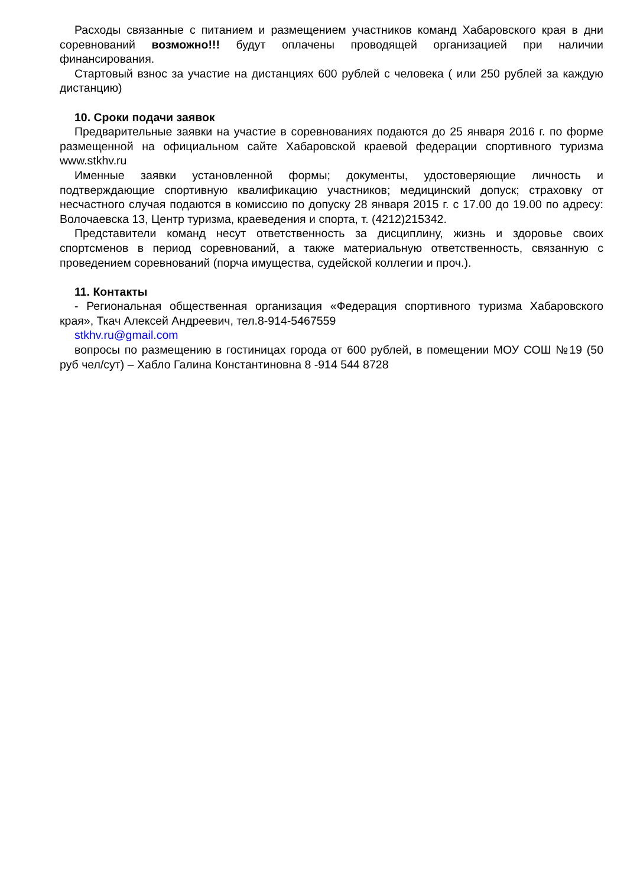Расходы связанные с питанием и размещением участников команд Хабаровского края в дни соревнований возможно!!! будут оплачены проводящей организацией при наличии финансирования.
Стартовый взнос за участие на дистанциях 600 рублей с человека ( или 250 рублей за каждую дистанцию)
10. Сроки подачи заявок
Предварительные заявки на участие в соревнованиях подаются до 25 января 2016 г. по форме размещенной на официальном сайте Хабаровской краевой федерации спортивного туризма www.stkhv.ru
Именные заявки установленной формы; документы, удостоверяющие личность и подтверждающие спортивную квалификацию участников; медицинский допуск; страховку от несчастного случая подаются в комиссию по допуску 28 января 2015 г. с 17.00 до 19.00 по адресу: Волочаевска 13, Центр туризма, краеведения и спорта, т. (4212)215342.
Представители команд несут ответственность за дисциплину, жизнь и здоровье своих спортсменов в период соревнований, а также материальную ответственность, связанную с проведением соревнований (порча имущества, судейской коллегии и проч.).
11. Контакты
- Региональная общественная организация «Федерация спортивного туризма Хабаровского края», Ткач Алексей Андреевич, тел.8-914-5467559
stkhv.ru@gmail.com
вопросы по размещению в гостиницах города от 600 рублей, в помещении МОУ СОШ №19 (50 руб чел/сут) – Хабло Галина Константиновна 8 -914 544 8728